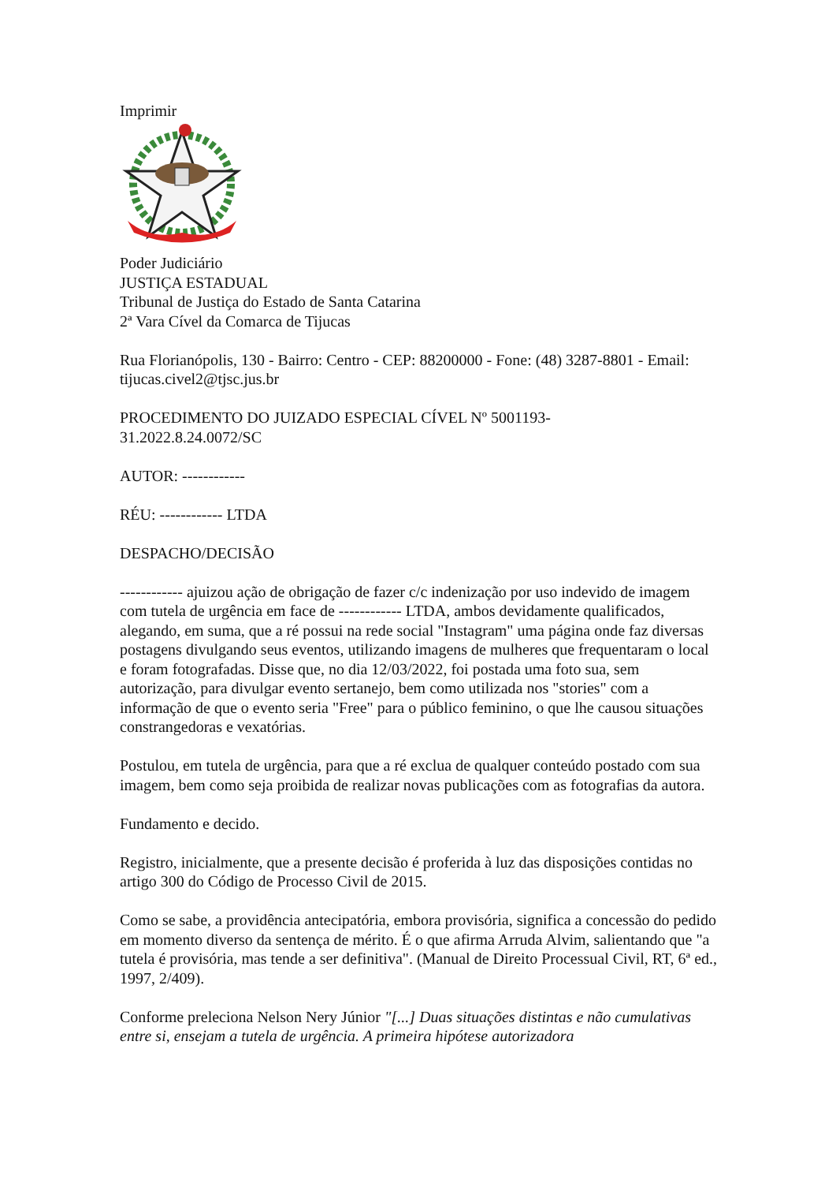Imprimir
Poder Judiciário
JUSTIÇA ESTADUAL
Tribunal de Justiça do Estado de Santa Catarina
2ª Vara Cível da Comarca de Tijucas
Rua Florianópolis, 130 - Bairro: Centro - CEP: 88200000 - Fone: (48) 3287-8801 - Email: tijucas.civel2@tjsc.jus.br
PROCEDIMENTO DO JUIZADO ESPECIAL CÍVEL Nº 5001193-
31.2022.8.24.0072/SC
AUTOR: ------------
RÉU: ------------ LTDA
DESPACHO/DECISÃO
------------ ajuizou ação de obrigação de fazer c/c indenização por uso indevido de imagem com tutela de urgência em face de ------------ LTDA, ambos devidamente qualificados, alegando, em suma, que a ré possui na rede social "Instagram" uma página onde faz diversas postagens divulgando seus eventos, utilizando imagens de mulheres que frequentaram o local e foram fotografadas. Disse que, no dia 12/03/2022, foi postada uma foto sua, sem autorização, para divulgar evento sertanejo, bem como utilizada nos "stories" com a informação de que o evento seria "Free" para o público feminino, o que lhe causou situações constrangedoras e vexatórias.
Postulou, em tutela de urgência, para que a ré exclua de qualquer conteúdo postado com sua imagem, bem como seja proibida de realizar novas publicações com as fotografias da autora.
Fundamento e decido.
Registro, inicialmente, que a presente decisão é proferida à luz das disposições contidas no artigo 300 do Código de Processo Civil de 2015.
Como se sabe, a providência antecipatória, embora provisória, significa a concessão do pedido em momento diverso da sentença de mérito. É o que afirma Arruda Alvim, salientando que "a tutela é provisória, mas tende a ser definitiva". (Manual de Direito Processual Civil, RT, 6ª ed., 1997, 2/409).
Conforme preleciona Nelson Nery Júnior "[...] Duas situações distintas e não cumulativas entre si, ensejam a tutela de urgência. A primeira hipótese autorizadora